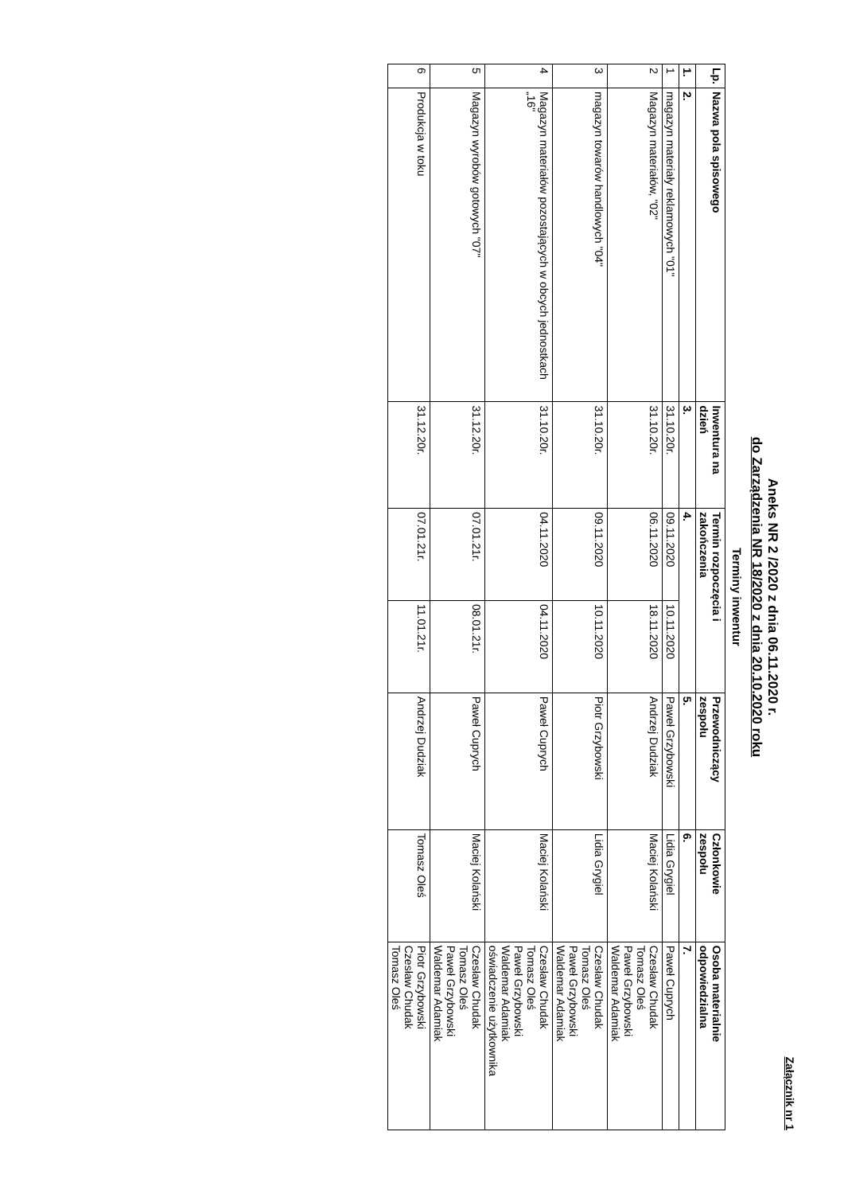Załącznik nr 1
Aneks NR 2 /2020 z dnia 06.11.2020 r.
do Zarządzenia NR 18/2020 z dnia 20.10.2020 roku
Terminy inwentur
| Lp. | Nazwa pola spisowego | Inwentura na dzień | Termin rozpoczęcia i zakończenia | | Przewodniczący zespołu | Członkowie zespołu | Osoba materialnie odpowiedzialna |
| --- | --- | --- | --- | --- | --- | --- | --- |
| 1. | 2. | 3. | 4. | | 5. | 6. | 7. |
| 1 | magazyn materiały reklamowych "01" | 31.10.20r. | 09.11.2020 | 10.11.2020 | Paweł Grzybowski | Lidia Grygiel | Paweł Cuprych |
| 2 | Magazyn materiałów, "02" | 31.10.20r. | 06.11.2020 | 18.11.2020 | Andrzej Dudziak | Maciej Kolański | Czesław Chudak Tomasz Oleś Paweł Grzybowski Waldemar Adamiak |
| 3 | magazyn towarów handlowych "04" | 31.10.20r. | 09.11.2020 | 10.11.2020 | Piotr Grzybowski | Lidia Grygiel | Czesław Chudak Tomasz Oleś Paweł Grzybowski Waldemar Adamiak |
| 4 | Magazyn materiałów pozostających w obcych jednostkach „16" | 31.10.20r. | 04.11.2020 | 04.11.2020 | Paweł Cuprych | Maciej Kolański | Czesław Chudak Tomasz Oleś Paweł Grzybowski Waldemar Adamiak oświadczenie użytkownika |
| 5 | Magazyn wyrobów gotowych "07" | 31.12.20r. | 07.01.21r. | 08.01.21r. | Paweł Cuprych | Maciej Kolański | Czesław Chudak Tomasz Oleś Paweł Grzybowski Waldemar Adamiak |
| 6 | Produkcja w toku | 31.12.20r. | 07.01.21r. | 11.01.21r. | Andrzej Dudziak | Tomasz Oleś | Piotr Grzybowski Czesław Chudak Tomasz Oleś |